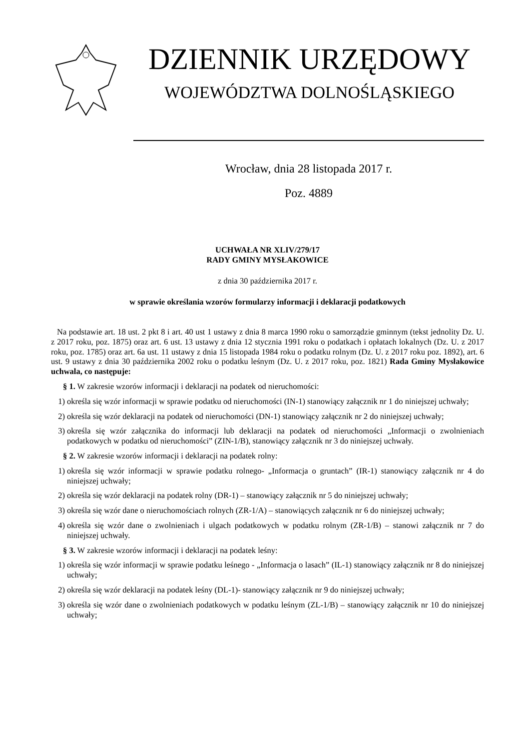DZIENNIK URZĘDOWY
WOJEWÓDZTWA DOLNOŚLĄSKIEGO
Wrocław, dnia 28 listopada 2017 r.
Poz. 4889
UCHWAŁA NR XLIV/279/17
RADY GMINY MYSŁAKOWICE
z dnia 30 października 2017 r.
w sprawie określania wzorów formularzy informacji i deklaracji podatkowych
Na podstawie art. 18 ust. 2 pkt 8 i art. 40 ust 1 ustawy z dnia 8 marca 1990 roku o samorządzie gminnym (tekst jednolity Dz. U. z 2017 roku, poz. 1875) oraz art. 6 ust. 13 ustawy z dnia 12 stycznia 1991 roku o podatkach i opłatach lokalnych (Dz. U. z 2017 roku, poz. 1785) oraz art. 6a ust. 11 ustawy z dnia 15 listopada 1984 roku o podatku rolnym (Dz. U. z 2017 roku poz. 1892), art. 6 ust. 9 ustawy z dnia 30 października 2002 roku o podatku leśnym (Dz. U. z 2017 roku, poz. 1821) Rada Gminy Mysłakowice uchwala, co następuje:
§ 1. W zakresie wzorów informacji i deklaracji na podatek od nieruchomości:
1) określa się wzór informacji w sprawie podatku od nieruchomości (IN-1) stanowiący załącznik nr 1 do niniejszej uchwały;
2) określa się wzór deklaracji na podatek od nieruchomości (DN-1) stanowiący załącznik nr 2 do niniejszej uchwały;
3) określa się wzór załącznika do informacji lub deklaracji na podatek od nieruchomości „Informacji o zwolnieniach podatkowych w podatku od nieruchomości” (ZIN-1/B), stanowiący załącznik nr 3 do niniejszej uchwały.
§ 2. W zakresie wzorów informacji i deklaracji na podatek rolny:
1) określa się wzór informacji w sprawie podatku rolnego- „Informacja o gruntach” (IR-1) stanowiący załącznik nr 4 do niniejszej uchwały;
2) określa się wzór deklaracji na podatek rolny (DR-1) – stanowiący załącznik nr 5 do niniejszej uchwały;
3) określa się wzór dane o nieruchomościach rolnych (ZR-1/A) – stanowiących załącznik nr 6 do niniejszej uchwały;
4) określa się wzór dane o zwolnieniach i ulgach podatkowych w podatku rolnym (ZR-1/B) – stanowi załącznik nr 7 do niniejszej uchwały.
§ 3. W zakresie wzorów informacji i deklaracji na podatek leśny:
1) określa się wzór informacji w sprawie podatku leśnego - „Informacja o lasach” (IL-1) stanowiący załącznik nr 8 do niniejszej uchwały;
2) określa się wzór deklaracji na podatek leśny (DL-1)- stanowiący załącznik nr 9 do niniejszej uchwały;
3) określa się wzór dane o zwolnieniach podatkowych w podatku leśnym (ZL-1/B) – stanowiący załącznik nr 10 do niniejszej uchwały;